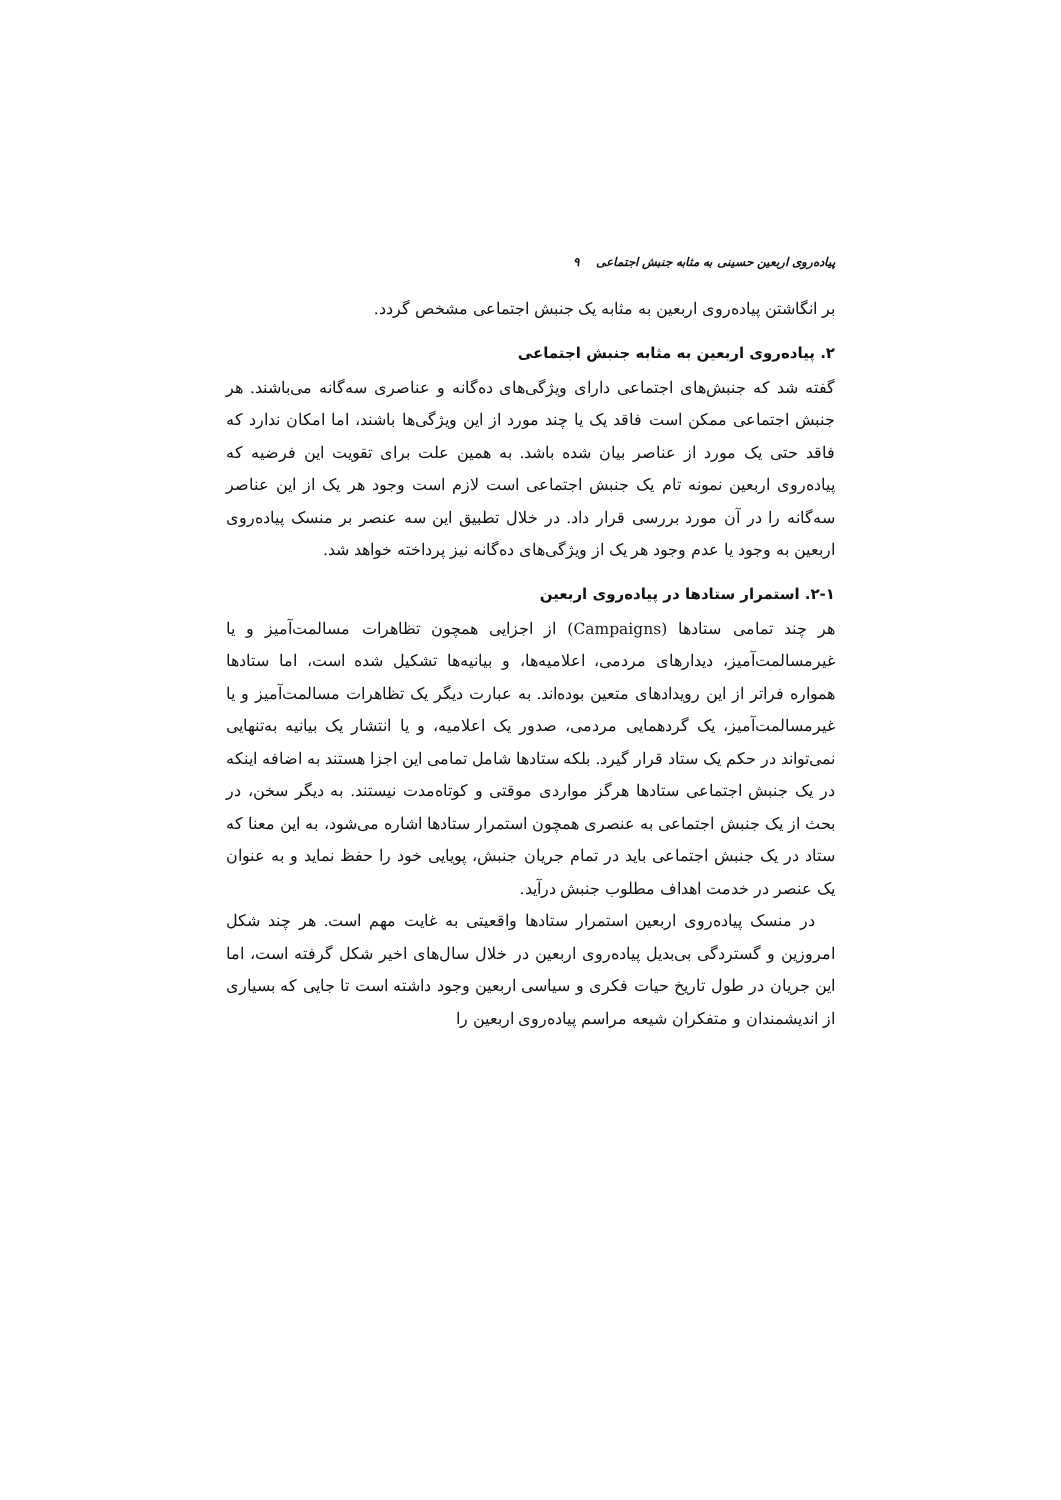پیاده‌روی اربعین حسینی به مثابه جنبش اجتماعی ۹
بر انگاشتن پیاده‌روی اربعین به مثابه یک جنبش اجتماعی مشخص گردد.
۲. پیاده‌روی اربعین به مثابه جنبش اجتماعی
گفته شد که جنبش‌های اجتماعی دارای ویژگی‌های ده‌گانه و عناصری سه‌گانه می‌باشند. هر جنبش اجتماعی ممکن است فاقد یک یا چند مورد از این ویژگی‌ها باشند، اما امکان ندارد که فاقد حتی یک مورد از عناصر بیان شده باشد. به همین علت برای تقویت این فرضیه که پیاده‌روی اربعین نمونه تام یک جنبش اجتماعی است لازم است وجود هر یک از این عناصر سه‌گانه را در آن مورد بررسی قرار داد. در خلال تطبیق این سه عنصر بر منسک پیاده‌روی اربعین به وجود یا عدم وجود هر یک از ویژگی‌های ده‌گانه نیز پرداخته خواهد شد.
۲-۱. استمرار ستادها در پیاده‌روی اربعین
هر چند تمامی ستادها (Campaigns) از اجزایی همچون تظاهرات مسالمت‌آمیز و یا غیرمسالمت‌آمیز، دیدارهای مردمی، اعلامیه‌ها، و بیانیه‌ها تشکیل شده است، اما ستادها همواره فراتر از این رویدادهای متعین بوده‌اند. به عبارت دیگر یک تظاهرات مسالمت‌آمیز و یا غیرمسالمت‌آمیز، یک گردهمایی مردمی، صدور یک اعلامیه، و یا انتشار یک بیانیه به‌تنهایی نمی‌تواند در حکم یک ستاد قرار گیرد. بلکه ستادها شامل تمامی این اجزا هستند به اضافه اینکه در یک جنبش اجتماعی ستادها هرگز مواردی موقتی و کوتاه‌مدت نیستند. به دیگر سخن، در بحث از یک جنبش اجتماعی به عنصری همچون استمرار ستادها اشاره می‌شود، به این معنا که ستاد در یک جنبش اجتماعی باید در تمام جریان جنبش، پویایی خود را حفظ نماید و به عنوان یک عنصر در خدمت اهداف مطلوب جنبش درآید.
در منسک پیاده‌روی اربعین استمرار ستادها واقعیتی به غایت مهم است. هر چند شکل امروزین و گستردگی بی‌بدیل پیاده‌روی اربعین در خلال سال‌های اخیر شکل گرفته است، اما این جریان در طول تاریخ حیات فکری و سیاسی اربعین وجود داشته است تا جایی که بسیاری از اندیشمندان و متفکران شیعه مراسم پیاده‌روی اربعین را